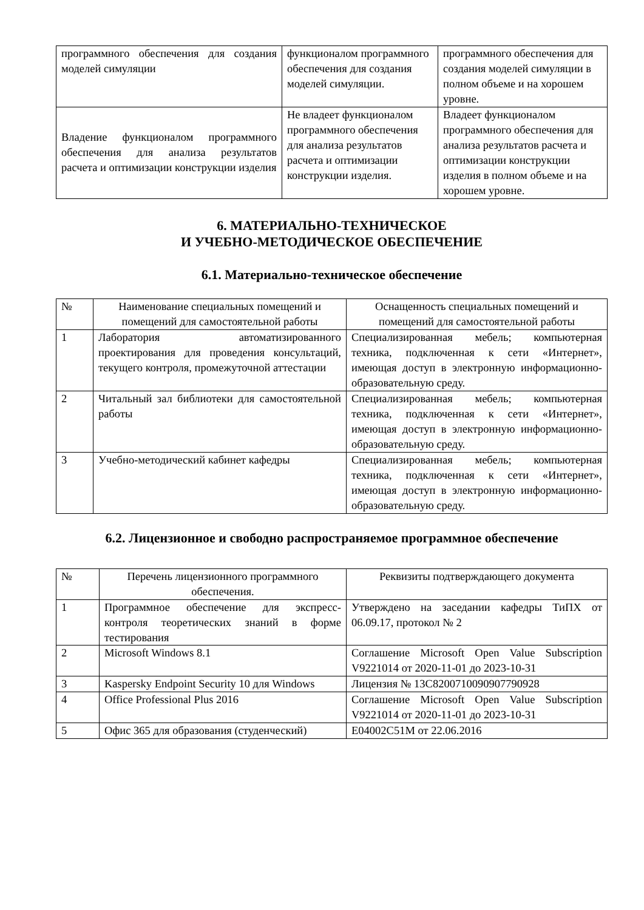| программного обеспечения для создания моделей симуляции | функционалом программного обеспечения для создания моделей симуляции. | программного обеспечения для создания моделей симуляции в полном объеме и на хорошем уровне. |
| Владение функционалом программного обеспечения для анализа результатов расчета и оптимизации конструкции изделия | Не владеет функционалом программного обеспечения для анализа результатов расчета и оптимизации конструкции изделия. | Владеет функционалом программного обеспечения для анализа результатов расчета и оптимизации конструкции изделия в полном объеме и на хорошем уровне. |
6. МАТЕРИАЛЬНО-ТЕХНИЧЕСКОЕ
И УЧЕБНО-МЕТОДИЧЕСКОЕ ОБЕСПЕЧЕНИЕ
6.1. Материально-техническое обеспечение
| № | Наименование специальных помещений и помещений для самостоятельной работы | Оснащенность специальных помещений и помещений для самостоятельной работы |
| --- | --- | --- |
| 1 | Лаборатория автоматизированного проектирования для проведения консультаций, текущего контроля, промежуточной аттестации | Специализированная мебель; компьютерная техника, подключенная к сети «Интернет», имеющая доступ в электронную информационно-образовательную среду. |
| 2 | Читальный зал библиотеки для самостоятельной работы | Специализированная мебель; компьютерная техника, подключенная к сети «Интернет», имеющая доступ в электронную информационно-образовательную среду. |
| 3 | Учебно-методический кабинет кафедры | Специализированная мебель; компьютерная техника, подключенная к сети «Интернет», имеющая доступ в электронную информационно-образовательную среду. |
6.2. Лицензионное и свободно распространяемое программное обеспечение
| № | Перечень лицензионного программного обеспечения. | Реквизиты подтверждающего документа |
| --- | --- | --- |
| 1 | Программное обеспечение для экспресс-контроля теоретических знаний в форме тестирования | Утверждено на заседании кафедры ТиПХ от 06.09.17, протокол № 2 |
| 2 | Microsoft Windows 8.1 | Соглашение Microsoft Open Value Subscription V9221014 от 2020-11-01 до 2023-10-31 |
| 3 | Kaspersky Endpoint Security 10 для Windows | Лицензия № 13C8200710090907790928 |
| 4 | Office Professional Plus 2016 | Соглашение Microsoft Open Value Subscription V9221014 от 2020-11-01 до 2023-10-31 |
| 5 | Офис 365 для образования (студенческий) | E04002C51M от 22.06.2016 |